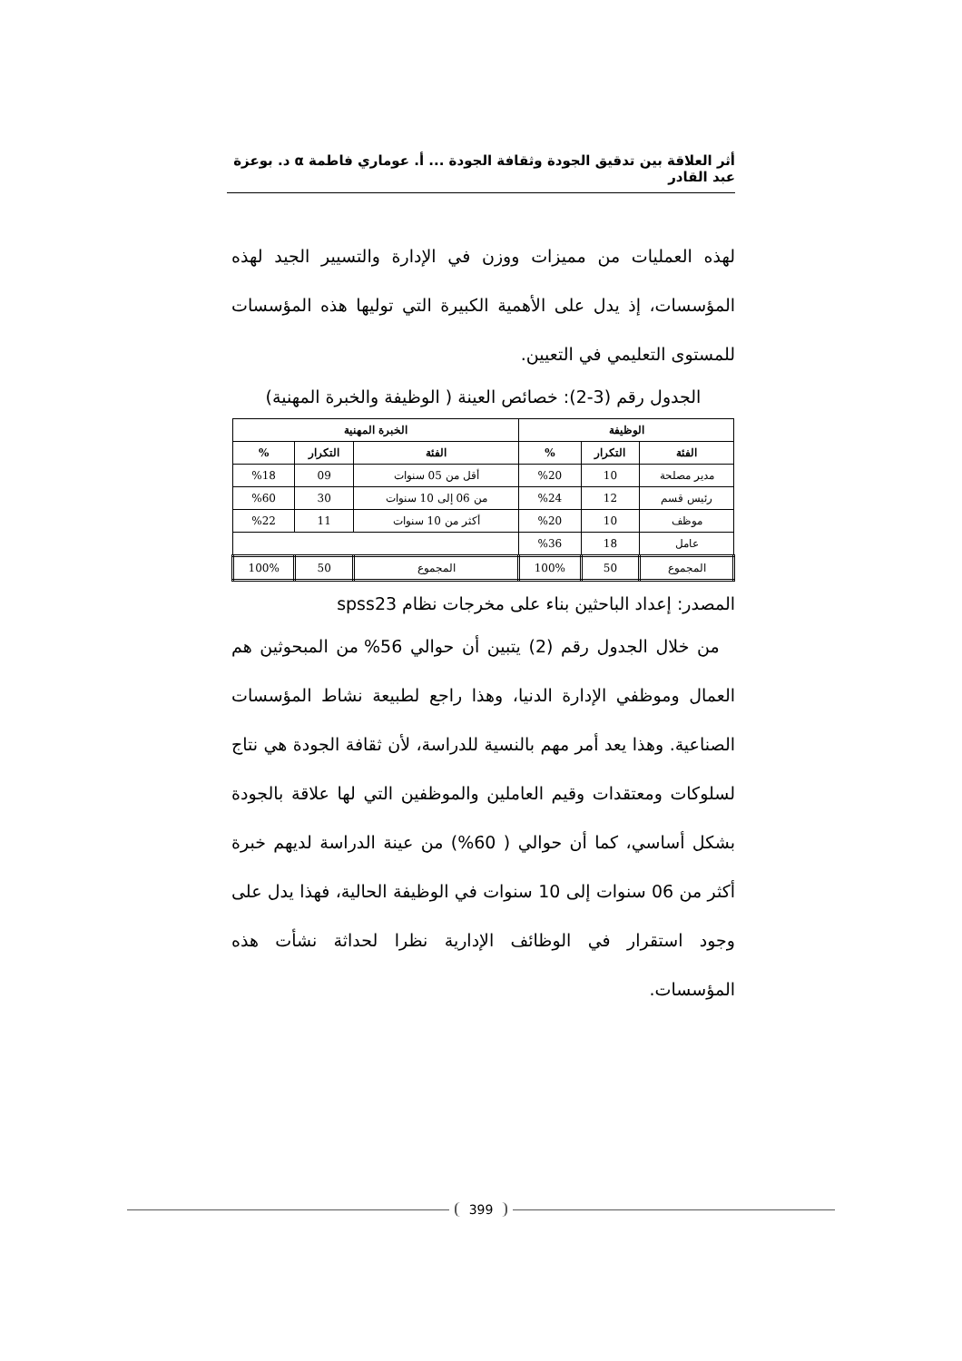أثر العلاقة بين تدقيق الجودة وثقافة الجودة ... أ. عوماري فاطمة α د. بوعزة عبد القادر
لهذه العمليات من مميزات ووزن في الإدارة والتسيير الجيد لهذه المؤسسات، إذ يدل على الأهمية الكبيرة التي توليها هذه المؤسسات للمستوى التعليمي في التعيين.
الجدول رقم (3-2): خصائص العينة ( الوظيفة والخبرة المهنية)
| الوظيفة | | | الخبرة المهنية | | |
| --- | --- | --- | --- | --- | --- |
| الفئة | التكرار | % | الفئة | التكرار | % |
| مدير مصلحة | 10 | %20 | أقل من 05 سنوات | 09 | %18 |
| رئيس قسم | 12 | %24 | من 06 إلى 10 سنوات | 30 | %60 |
| موظف | 10 | %20 | أكثر من 10 سنوات | 11 | %22 |
| عامل | 18 | %36 | | | |
| المجموع | 50 | 100% | المجموع | 50 | 100% |
المصدر: إعداد الباحثين بناء على مخرجات نظام spss23
من خلال الجدول رقم (2) يتبين أن حوالي 56% من المبحوثين هم العمال وموظفي الإدارة الدنيا، وهذا راجع لطبيعة نشاط المؤسسات الصناعية. وهذا يعد أمر مهم بالنسية للدراسة، لأن ثقافة الجودة هي نتاج لسلوكات ومعتقدات وقيم العاملين والموظفين التي لها علاقة بالجودة بشكل أساسي، كما أن حوالي ( 60%) من عينة الدراسة لديهم خبرة أكثر من 06 سنوات إلى 10 سنوات في الوظيفة الحالية، فهذا يدل على وجود استقرار في الوظائف الإدارية نظرا لحداثة نشأت هذه المؤسسات.
399